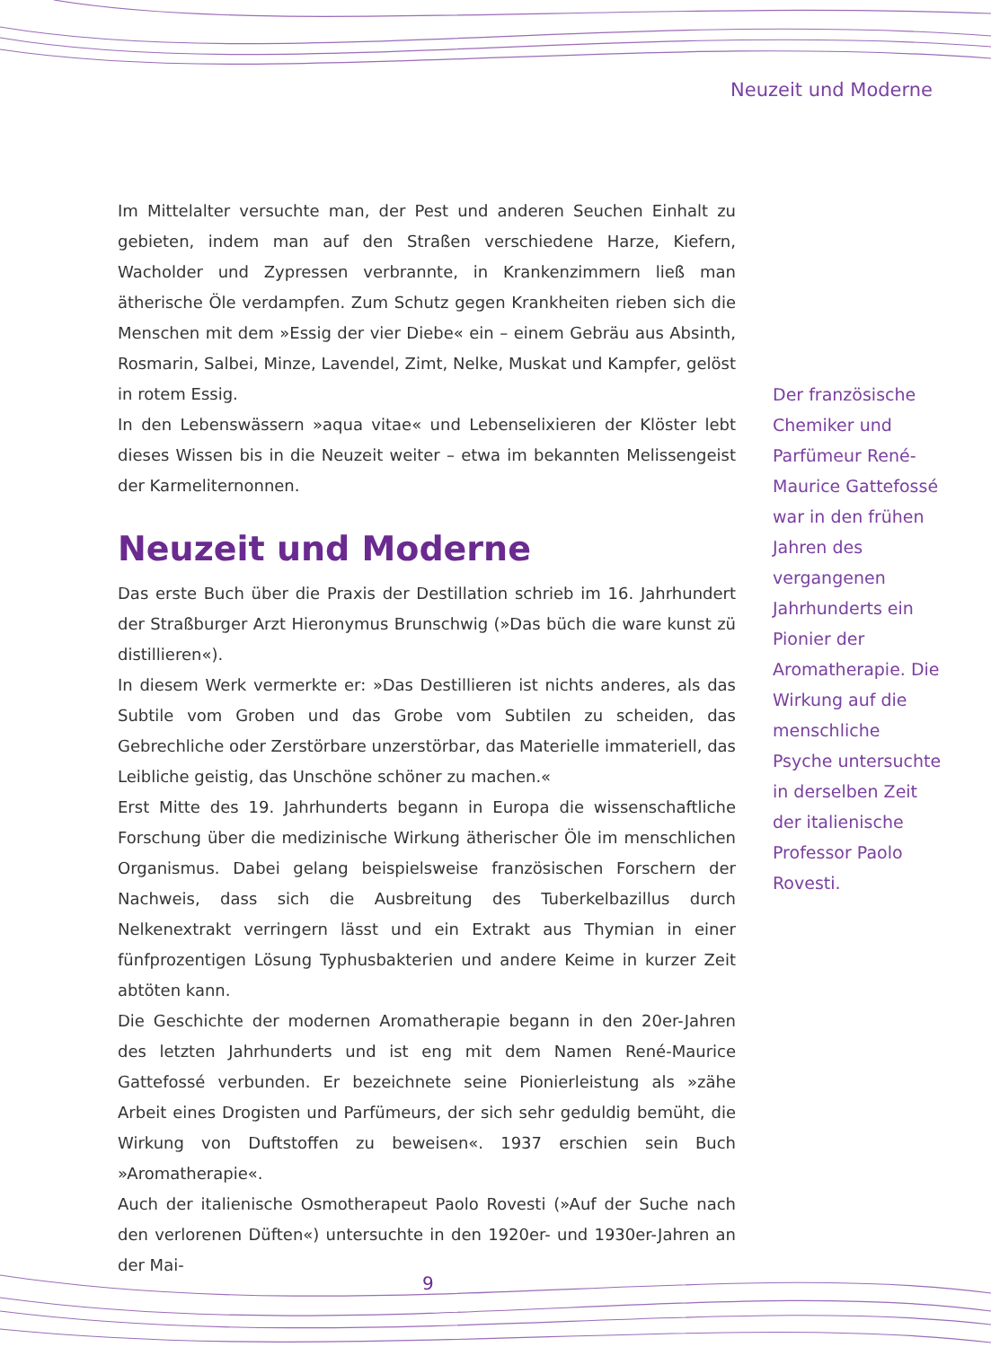Neuzeit und Moderne
Im Mittelalter versuchte man, der Pest und anderen Seuchen Einhalt zu gebieten, indem man auf den Straßen verschiedene Harze, Kiefern, Wacholder und Zypressen verbrannte, in Krankenzimmern ließ man ätherische Öle verdampfen. Zum Schutz gegen Krankheiten rieben sich die Menschen mit dem »Essig der vier Diebe« ein – einem Gebräu aus Absinth, Rosmarin, Salbei, Minze, Lavendel, Zimt, Nelke, Muskat und Kampfer, gelöst in rotem Essig.
In den Lebenswässern »aqua vitae« und Lebenselixieren der Klöster lebt dieses Wissen bis in die Neuzeit weiter – etwa im bekannten Melissengeist der Karmeliternonnen.
Neuzeit und Moderne
Das erste Buch über die Praxis der Destillation schrieb im 16. Jahrhundert der Straßburger Arzt Hieronymus Brunschwig (»Das büch die ware kunst zü distillieren«).
In diesem Werk vermerkte er: »Das Destillieren ist nichts anderes, als das Subtile vom Groben und das Grobe vom Subtilen zu scheiden, das Gebrechliche oder Zerstörbare unzerstörbar, das Materielle immateriell, das Leibliche geistig, das Unschöne schöner zu machen.«
Erst Mitte des 19. Jahrhunderts begann in Europa die wissenschaftliche Forschung über die medizinische Wirkung ätherischer Öle im menschlichen Organismus. Dabei gelang beispielsweise französischen Forschern der Nachweis, dass sich die Ausbreitung des Tuberkelbazillus durch Nelkenextrakt verringern lässt und ein Extrakt aus Thymian in einer fünfprozentigen Lösung Typhusbakterien und andere Keime in kurzer Zeit abtöten kann.
Die Geschichte der modernen Aromatherapie begann in den 20er-Jahren des letzten Jahrhunderts und ist eng mit dem Namen René-Maurice Gattefossé verbunden. Er bezeichnete seine Pionierleistung als »zähe Arbeit eines Drogisten und Parfümeurs, der sich sehr geduldig bemüht, die Wirkung von Duftstoffen zu beweisen«. 1937 erschien sein Buch »Aromatherapie«.
Auch der italienische Osmotherapeut Paolo Rovesti (»Auf der Suche nach den verlorenen Düften«) untersuchte in den 1920er- und 1930er-Jahren an der Mai-
Der französische Chemiker und Parfümeur René-Maurice Gattefossé war in den frühen Jahren des vergangenen Jahrhunderts ein Pionier der Aromatherapie. Die Wirkung auf die menschliche Psyche untersuchte in derselben Zeit der italienische Professor Paolo Rovesti.
9